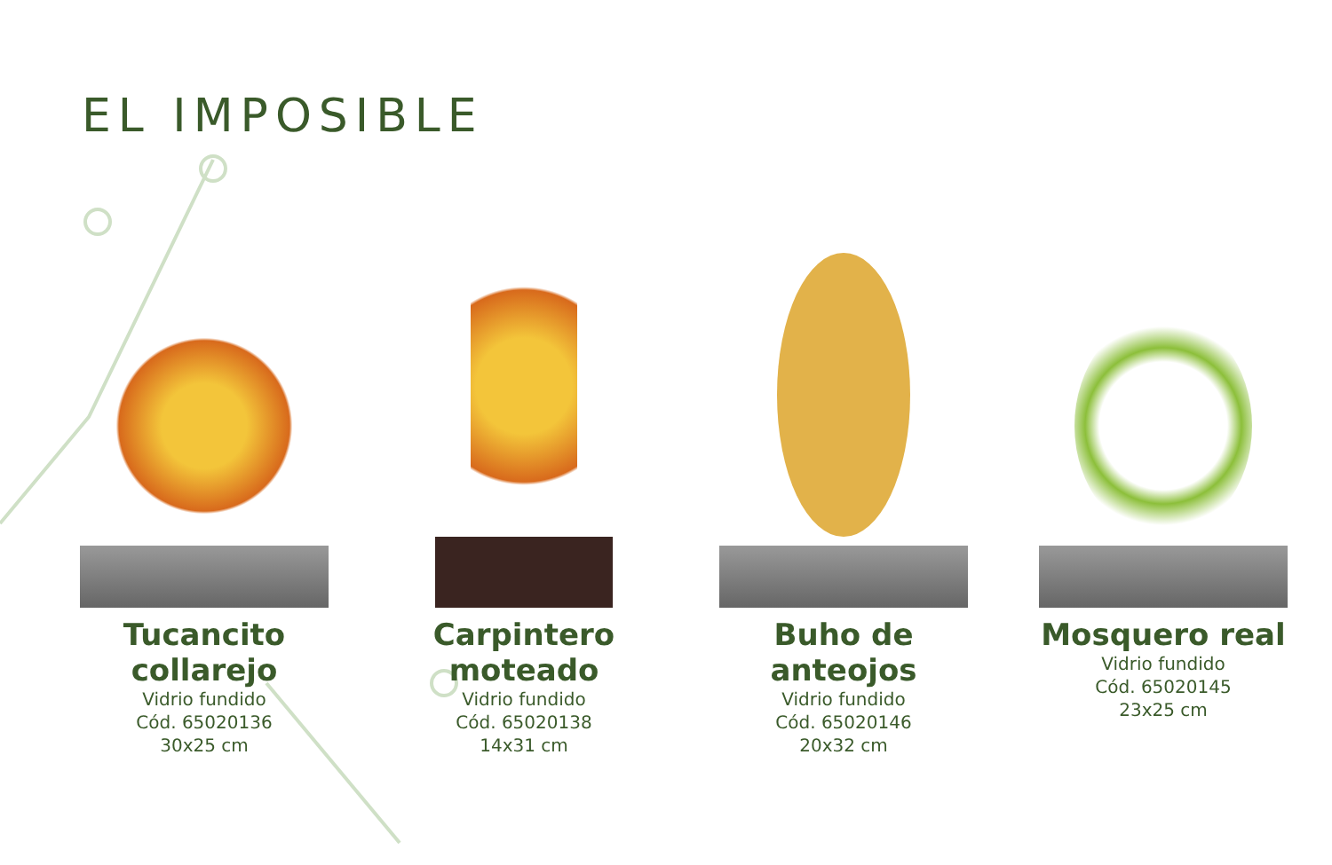EL IMPOSIBLE
Tucancito collarejo
Vidrio fundido
Cód. 65020136
30x25 cm
Carpintero moteado
Vidrio fundido
Cód. 65020138
14x31 cm
Buho de anteojos
Vidrio fundido
Cód. 65020146
20x32 cm
Mosquero real
Vidrio fundido
Cód. 65020145
23x25 cm